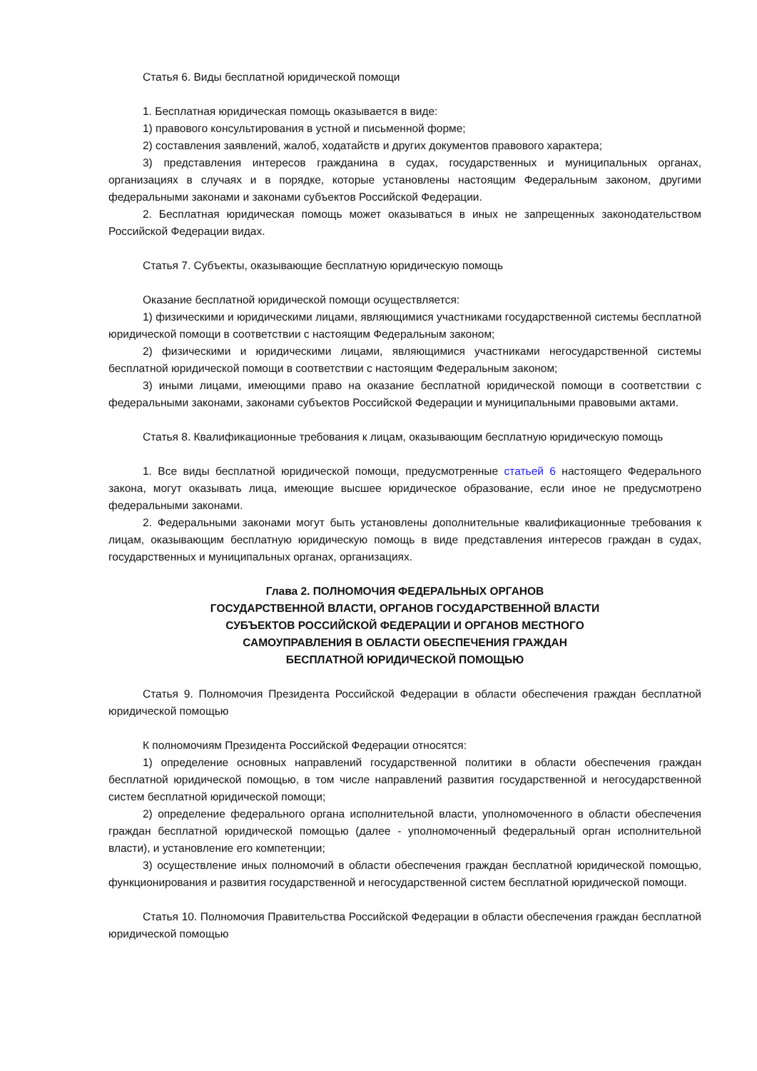Статья 6. Виды бесплатной юридической помощи
1. Бесплатная юридическая помощь оказывается в виде:
1) правового консультирования в устной и письменной форме;
2) составления заявлений, жалоб, ходатайств и других документов правового характера;
3) представления интересов гражданина в судах, государственных и муниципальных органах, организациях в случаях и в порядке, которые установлены настоящим Федеральным законом, другими федеральными законами и законами субъектов Российской Федерации.
2. Бесплатная юридическая помощь может оказываться в иных не запрещенных законодательством Российской Федерации видах.
Статья 7. Субъекты, оказывающие бесплатную юридическую помощь
Оказание бесплатной юридической помощи осуществляется:
1) физическими и юридическими лицами, являющимися участниками государственной системы бесплатной юридической помощи в соответствии с настоящим Федеральным законом;
2) физическими и юридическими лицами, являющимися участниками негосударственной системы бесплатной юридической помощи в соответствии с настоящим Федеральным законом;
3) иными лицами, имеющими право на оказание бесплатной юридической помощи в соответствии с федеральными законами, законами субъектов Российской Федерации и муниципальными правовыми актами.
Статья 8. Квалификационные требования к лицам, оказывающим бесплатную юридическую помощь
1. Все виды бесплатной юридической помощи, предусмотренные статьей 6 настоящего Федерального закона, могут оказывать лица, имеющие высшее юридическое образование, если иное не предусмотрено федеральными законами.
2. Федеральными законами могут быть установлены дополнительные квалификационные требования к лицам, оказывающим бесплатную юридическую помощь в виде представления интересов граждан в судах, государственных и муниципальных органах, организациях.
Глава 2. ПОЛНОМОЧИЯ ФЕДЕРАЛЬНЫХ ОРГАНОВ
ГОСУДАРСТВЕННОЙ ВЛАСТИ, ОРГАНОВ ГОСУДАРСТВЕННОЙ ВЛАСТИ
СУБЪЕКТОВ РОССИЙСКОЙ ФЕДЕРАЦИИ И ОРГАНОВ МЕСТНОГО
САМОУПРАВЛЕНИЯ В ОБЛАСТИ ОБЕСПЕЧЕНИЯ ГРАЖДАН
БЕСПЛАТНОЙ ЮРИДИЧЕСКОЙ ПОМОЩЬЮ
Статья 9. Полномочия Президента Российской Федерации в области обеспечения граждан бесплатной юридической помощью
К полномочиям Президента Российской Федерации относятся:
1) определение основных направлений государственной политики в области обеспечения граждан бесплатной юридической помощью, в том числе направлений развития государственной и негосударственной систем бесплатной юридической помощи;
2) определение федерального органа исполнительной власти, уполномоченного в области обеспечения граждан бесплатной юридической помощью (далее - уполномоченный федеральный орган исполнительной власти), и установление его компетенции;
3) осуществление иных полномочий в области обеспечения граждан бесплатной юридической помощью, функционирования и развития государственной и негосударственной систем бесплатной юридической помощи.
Статья 10. Полномочия Правительства Российской Федерации в области обеспечения граждан бесплатной юридической помощью